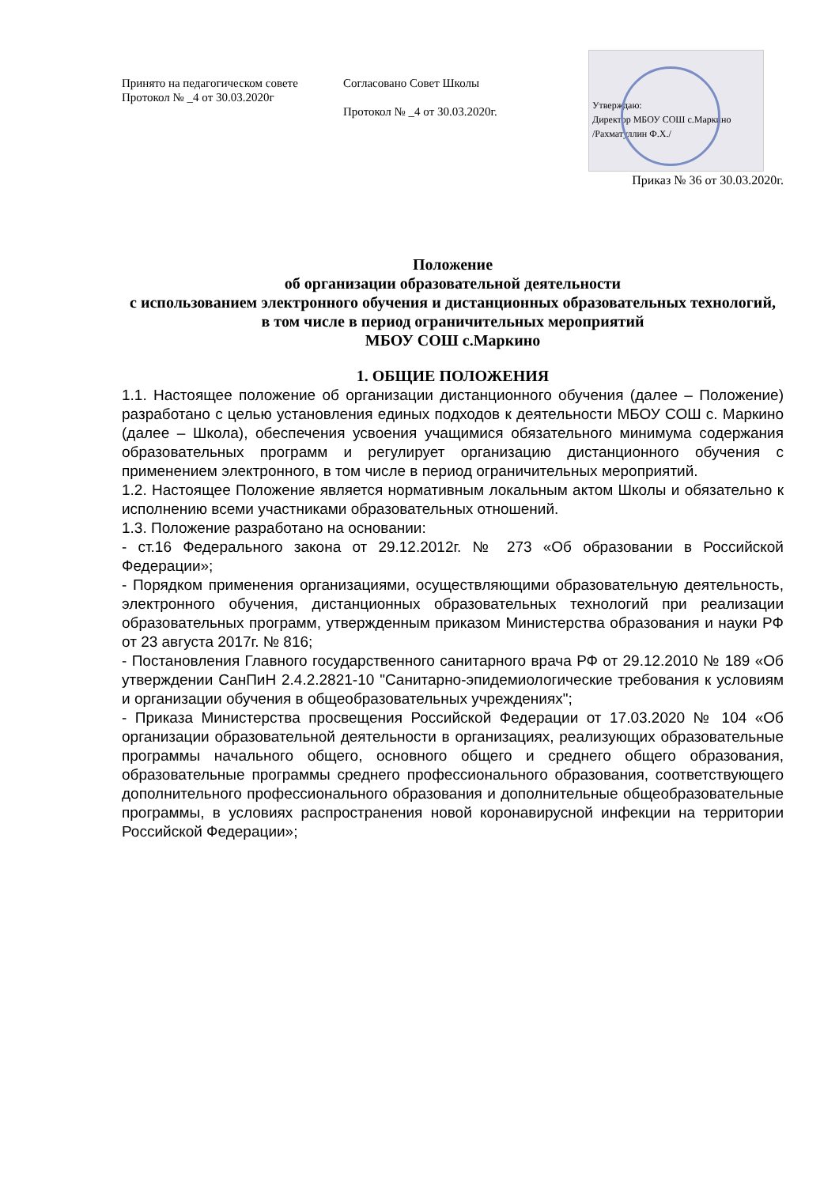Принято на педагогическом совете
Протокол № _4 от 30.03.2020г
Согласовано Совет Школы
Протокол № _4 от 30.03.2020г.
Утверждаю:
Директор МБОУ СОШ с.Маркино
/Рахматуллин Ф.Х./
Приказ № 36 от 30.03.2020г.
Положение
об организации образовательной деятельности
с использованием электронного обучения и дистанционных образовательных технологий,
в том числе в период ограничительных мероприятий
МБОУ СОШ с.Маркино
1. ОБЩИЕ ПОЛОЖЕНИЯ
1.1. Настоящее положение об организации дистанционного обучения (далее – Положение) разработано с целью установления единых подходов к деятельности МБОУ СОШ с. Маркино (далее – Школа), обеспечения усвоения учащимися обязательного минимума содержания образовательных программ и регулирует организацию дистанционного обучения с применением электронного, в том числе в период ограничительных мероприятий.
1.2. Настоящее Положение является нормативным локальным актом Школы и обязательно к исполнению всеми участниками образовательных отношений.
1.3. Положение разработано на основании:
- ст.16 Федерального закона от 29.12.2012г. № 273 «Об образовании в Российской Федерации»;
- Порядком применения организациями, осуществляющими образовательную деятельность, электронного обучения, дистанционных образовательных технологий при реализации образовательных программ, утвержденным приказом Министерства образования и науки РФ от 23 августа 2017г. № 816;
- Постановления Главного государственного санитарного врача РФ от 29.12.2010 № 189 «Об утверждении СанПиН 2.4.2.2821-10 "Санитарно-эпидемиологические требования к условиям и организации обучения в общеобразовательных учреждениях";
- Приказа Министерства просвещения Российской Федерации от 17.03.2020 № 104 «Об организации образовательной деятельности в организациях, реализующих образовательные программы начального общего, основного общего и среднего общего образования, образовательные программы среднего профессионального образования, соответствующего дополнительного профессионального образования и дополнительные общеобразовательные программы, в условиях распространения новой коронавирусной инфекции на территории Российской Федерации»;